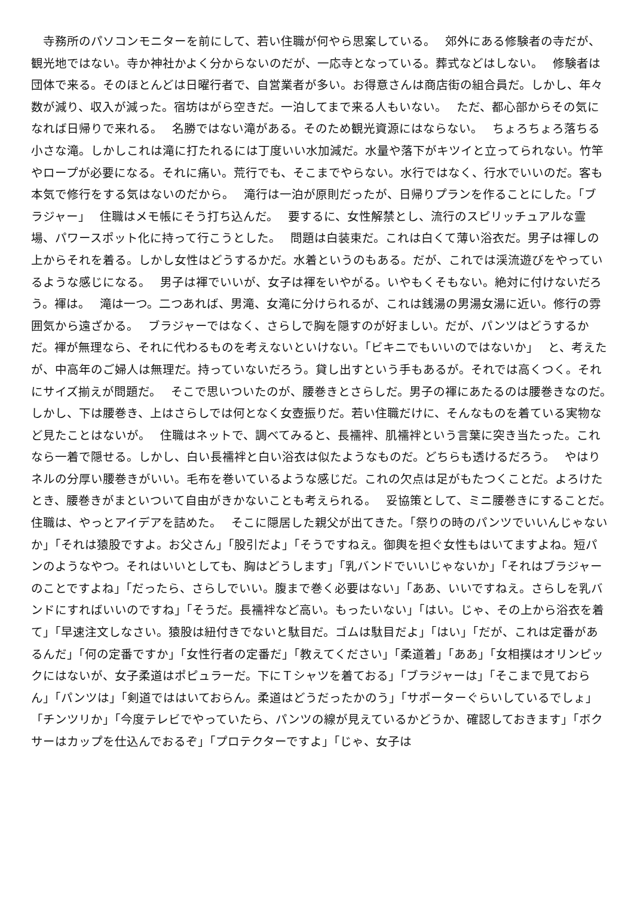寺務所のパソコンモニターを前にして、若い住職が何やら思案している。　 郊外にある修験者の寺だが、観光地ではない。寺か神社かよく分からないのだが、一応寺となっている。葬式などはしない。　 修験者は団体で来る。そのほとんどは日曜行者で、自営業者が多い。お得意さんは商店街の組合員だ。しかし、年々数が減り、収入が減った。宿坊はがら空きだ。一泊してまで来る人もいない。　 ただ、都心部からその気になれば日帰りで来れる。　 名勝ではない滝がある。そのため観光資源にはならない。　 ちょろちょろ落ちる小さな滝。しかしこれは滝に打たれるには丁度いい水加減だ。水量や落下がキツイと立ってられない。竹竿やロープが必要になる。それに痛い。荒行でも、そこまでやらない。水行ではなく、行水でいいのだ。客も本気で修行をする気はないのだから。　 滝行は一泊が原則だったが、日帰りプランを作ることにした。「ブラジャー」　 住職はメモ帳にそう打ち込んだ。　 要するに、女性解禁とし、流行のスピリッチュアルな霊場、パワースポット化に持って行こうとした。　 問題は白装束だ。これは白くて薄い浴衣だ。男子は褌しの上からそれを着る。しかし女性はどうするかだ。水着というのもある。だが、これでは渓流遊びをやっているような感じになる。　 男子は褌でいいが、女子は褌をいやがる。いやもくそもない。絶対に付けないだろう。褌は。　 滝は一つ。二つあれば、男滝、女滝に分けられるが、これは銭湯の男湯女湯に近い。修行の雰囲気から遠ざかる。　 ブラジャーではなく、さらしで胸を隠すのが好ましい。だが、パンツはどうするかだ。褌が無理なら、それに代わるものを考えないといけない。「ビキニでもいいのではないか」　 と、考えたが、中高年のご婦人は無理だ。持っていないだろう。貸し出すという手もあるが。それでは高くつく。それにサイズ揃えが問題だ。　 そこで思いついたのが、腰巻きとさらしだ。男子の褌にあたるのは腰巻きなのだ。　 しかし、下は腰巻き、上はさらしでは何となく女壺振りだ。若い住職だけに、そんなものを着ている実物など見たことはないが。　 住職はネットで、調べてみると、長襦袢、肌襦袢という言葉に突き当たった。これなら一着で隠せる。しかし、白い長襦袢と白い浴衣は似たようなものだ。どちらも透けるだろう。　 やはりネルの分厚い腰巻きがいい。毛布を巻いているような感じだ。これの欠点は足がもたつくことだ。よろけたとき、腰巻きがまといついて自由がきかないことも考えられる。　 妥協策として、ミニ腰巻きにすることだ。　 住職は、やっとアイデアを詰めた。　 そこに隠居した親父が出てきた。「祭りの時のパンツでいいんじゃないか」「それは猿股ですよ。お父さん」「股引だよ」「そうですねえ。御輿を担ぐ女性もはいてますよね。短パンのようなやつ。それはいいとしても、胸はどうします」「乳バンドでいいじゃないか」「それはブラジャーのことですよね」「だったら、さらしでいい。腹まで巻く必要はない」「ああ、いいですねえ。さらしを乳バンドにすればいいのですね」「そうだ。長襦袢など高い。もったいない」「はい。じゃ、その上から浴衣を着て」「早速注文しなさい。猿股は紐付きでないと駄目だ。ゴムは駄目だよ」「はい」「だが、これは定番があるんだ」「何の定番ですか」「女性行者の定番だ」「教えてください」「柔道着」「ああ」「女相撲はオリンピックにはないが、女子柔道はポピュラーだ。下にＴシャツを着ておる」「ブラジャーは」「そこまで見ておらん」「パンツは」「剣道でははいておらん。柔道はどうだったかのう」「サポーターぐらいしているでしょ」「チンツリか」「今度テレビでやっていたら、パンツの線が見えているかどうか、確認しておきます」「ボクサーはカップを仕込んでおるぞ」「プロテクターですよ」「じゃ、女子は